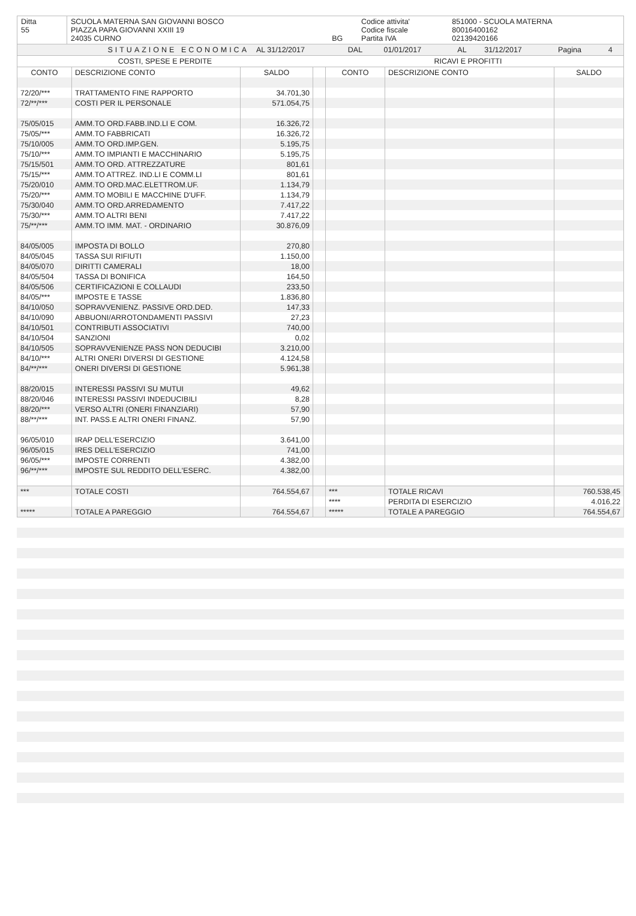| Ditta 55 | SCUOLA MATERNA SAN GIOVANNI BOSCO PIAZZA PAPA GIOVANNI XXIII 19 24035 CURNO | BG | Codice attivita' Codice fiscale Partita IVA | 851000 - SCUOLA MATERNA 80016400162 02139420166 |
| SITUAZIONE ECONOMICA | AL 31/12/2017 | DAL | 01/01/2017 | AL | 31/12/2017 | Pagina | 4 |
| COSTI, SPESE E PERDITE | RICAVI E PROFITTI |
| CONTO | DESCRIZIONE CONTO | SALDO | | CONTO | DESCRIZIONE CONTO | SALDO |
| --- | --- | --- | --- | --- | --- | --- |
| 72/20/*** | TRATTAMENTO FINE RAPPORTO | 34.701,30 | | | | |
| 72/**/*** | COSTI PER IL PERSONALE | 571.054,75 | | | | |
| 75/05/015 | AMM.TO ORD.FABB.IND.LI E COM. | 16.326,72 | | | | |
| 75/05/*** | AMM.TO FABBRICATI | 16.326,72 | | | | |
| 75/10/005 | AMM.TO ORD.IMP.GEN. | 5.195,75 | | | | |
| 75/10/*** | AMM.TO IMPIANTI E MACCHINARIO | 5.195,75 | | | | |
| 75/15/501 | AMM.TO ORD. ATTREZZATURE | 801,61 | | | | |
| 75/15/*** | AMM.TO ATTREZ. IND.LI E COMM.LI | 801,61 | | | | |
| 75/20/010 | AMM.TO ORD.MAC.ELETTROM.UF. | 1.134,79 | | | | |
| 75/20/*** | AMM.TO MOBILI E MACCHINE D'UFF. | 1.134,79 | | | | |
| 75/30/040 | AMM.TO ORD.ARREDAMENTO | 7.417,22 | | | | |
| 75/30/*** | AMM.TO ALTRI BENI | 7.417,22 | | | | |
| 75/**/*** | AMM.TO IMM. MAT. - ORDINARIO | 30.876,09 | | | | |
| 84/05/005 | IMPOSTA DI BOLLO | 270,80 | | | | |
| 84/05/045 | TASSA SUI RIFIUTI | 1.150,00 | | | | |
| 84/05/070 | DIRITTI CAMERALI | 18,00 | | | | |
| 84/05/504 | TASSA DI BONIFICA | 164,50 | | | | |
| 84/05/506 | CERTIFICAZIONI E COLLAUDI | 233,50 | | | | |
| 84/05/*** | IMPOSTE E TASSE | 1.836,80 | | | | |
| 84/10/050 | SOPRAVVENIENZ. PASSIVE ORD.DED. | 147,33 | | | | |
| 84/10/090 | ABBUONI/ARROTONDAMENTI PASSIVI | 27,23 | | | | |
| 84/10/501 | CONTRIBUTI ASSOCIATIVI | 740,00 | | | | |
| 84/10/504 | SANZIONI | 0,02 | | | | |
| 84/10/505 | SOPRAVVENIENZE PASS NON DEDUCIBI | 3.210,00 | | | | |
| 84/10/*** | ALTRI ONERI DIVERSI DI GESTIONE | 4.124,58 | | | | |
| 84/**/*** | ONERI DIVERSI DI GESTIONE | 5.961,38 | | | | |
| 88/20/015 | INTERESSI PASSIVI SU MUTUI | 49,62 | | | | |
| 88/20/046 | INTERESSI PASSIVI INDEDUCIBILI | 8,28 | | | | |
| 88/20/*** | VERSO ALTRI (ONERI FINANZIARI) | 57,90 | | | | |
| 88/**/*** | INT. PASS.E ALTRI ONERI FINANZ. | 57,90 | | | | |
| 96/05/010 | IRAP DELL'ESERCIZIO | 3.641,00 | | | | |
| 96/05/015 | IRES DELL'ESERCIZIO | 741,00 | | | | |
| 96/05/*** | IMPOSTE CORRENTI | 4.382,00 | | | | |
| 96/**/*** | IMPOSTE SUL REDDITO DELL'ESERC. | 4.382,00 | | | | |
| *** | TOTALE COSTI | 764.554,67 | | *** | TOTALE RICAVI | 760.538,45 |
| | | | | **** | PERDITA DI ESERCIZIO | 4.016,22 |
| ***** | TOTALE A PAREGGIO | 764.554,67 | | ***** | TOTALE A PAREGGIO | 764.554,67 |